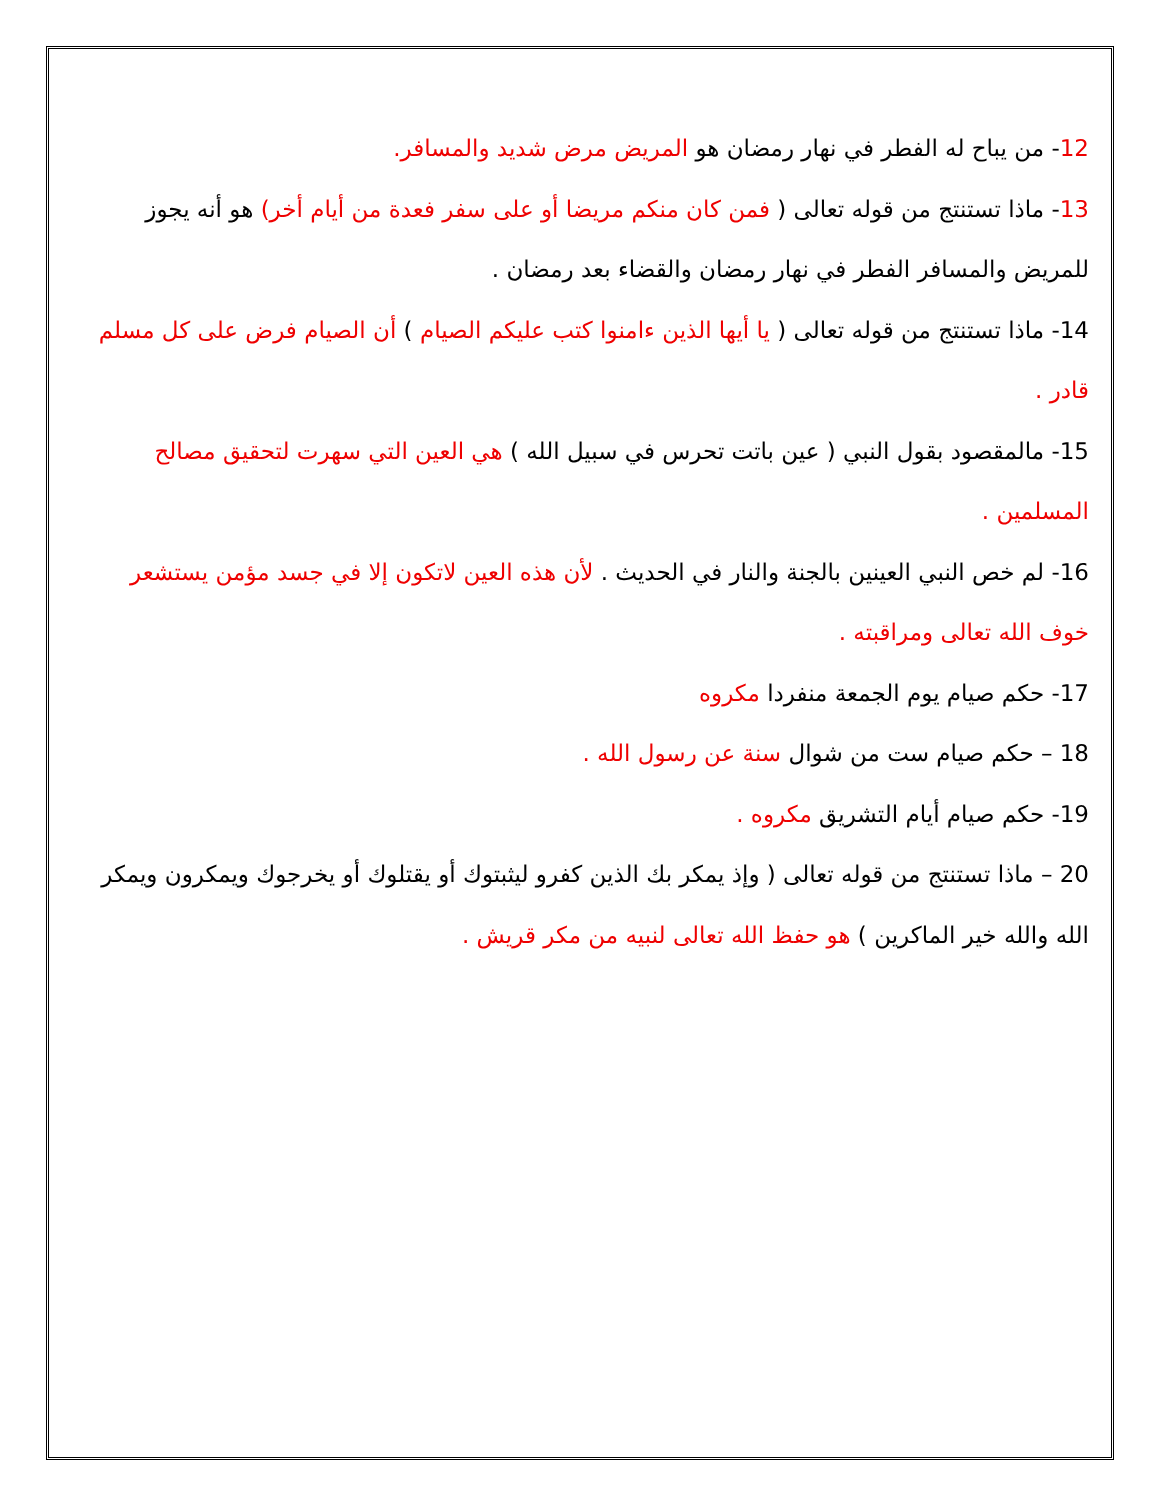12- من يباح له الفطر في نهار رمضان هو المريض مرض شديد والمسافر.
13- ماذا تستنتج من قوله تعالى ( فمن كان منكم مريضا أو على سفر فعدة من أيام أخر) هو أنه يجوز للمريض والمسافر الفطر في نهار رمضان والقضاء بعد رمضان .
14- ماذا تستنتج من قوله تعالى ( يا أيها الذين ءامنوا كتب عليكم الصيام ) أن الصيام فرض على كل مسلم قادر .
15- مالمقصود بقول النبي ( عين باتت تحرس في سبيل الله ) هي العين التي سهرت لتحقيق مصالح المسلمين .
16- لم خص النبي العينين بالجنة والنار في الحديث . لأن هذه العين لاتكون إلا في جسد مؤمن يستشعر خوف الله تعالى ومراقبته .
17- حكم صيام يوم الجمعة منفردا مكروه
18 – حكم صيام ست من شوال سنة عن رسول الله .
19- حكم صيام أيام التشريق مكروه .
20 – ماذا تستنتج من قوله تعالى ( وإذ يمكر بك الذين كفرو ليثبتوك أو يقتلوك أو يخرجوك ويمكرون ويمكر الله والله خير الماكرين ) هو حفظ الله تعالى لنبيه من مكر قريش .